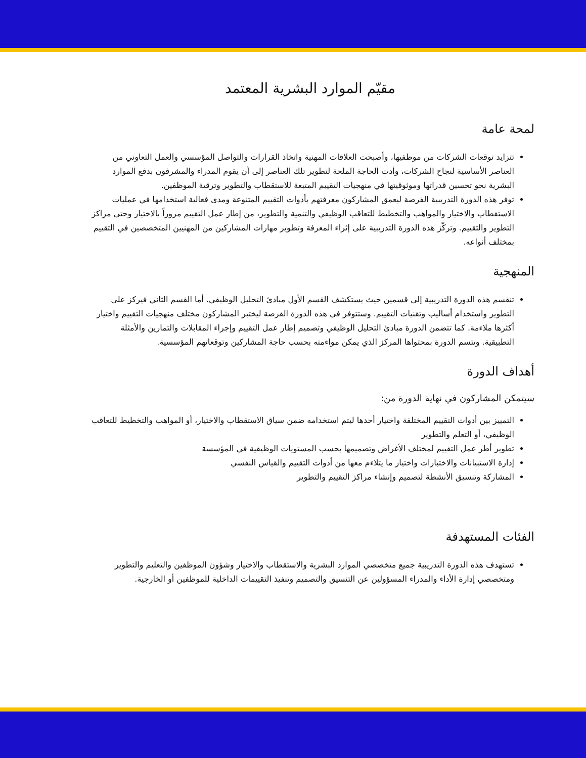مقيّم الموارد البشرية المعتمد
لمحة عامة
تتزايد توقعات الشركات من موظفيها، وأصبحت العلاقات المهنية واتخاذ القرارات والتواصل المؤسسي والعمل التعاوني من العناصر الأساسية لنجاح الشركات، وأدت الحاجة الملحة لتطوير تلك العناصر إلى أن يقوم المدراء والمشرفون بدفع الموارد البشرية نحو تحسين قدراتها وموثوقيتها في منهجيات التقييم المتبعة للاستقطاب والتطوير وترقية الموظفين.
توفر هذه الدورة التدريبية الفرصة ليعمق المشاركون معرفتهم بأدوات التقييم المتنوعة ومدى فعالية استخدامها في عمليات الاستقطاب والاختيار والمواهب والتخطيط للتعاقب الوظيفي والتنمية والتطوير، من إطار عمل التقييم مروراً بالاختيار وحتى مراكز التطوير والتقييم. وتركّز هذه الدورة التدريبية على إثراء المعرفة وتطوير مهارات المشاركين من المهنيين المتخصصين في التقييم بمختلف أنواعه.
المنهجية
تنقسم هذه الدورة التدريبية إلى قسمين حيث يستكشف القسم الأول مبادئ التحليل الوظيفي. أما القسم الثاني فيركز على التطوير واستخدام أساليب وتقنيات التقييم. وستتوفر في هذه الدورة الفرصة ليختبر المشاركون مختلف منهجيات التقييم واختيار أكثرها ملاءمة. كما تتضمن الدورة مبادئ التحليل الوظيفي وتصميم إطار عمل التقييم وإجراء المقابلات والتمارين والأمثلة التطبيقية. وتتسم الدورة بمحتواها المركز الذي يمكن مواءمته بحسب حاجة المشاركين وتوقعاتهم المؤسسية.
أهداف الدورة
سيتمكن المشاركون في نهاية الدورة من:
التمييز بين أدوات التقييم المختلفة واختيار أحدها ليتم استخدامه ضمن سياق الاستقطاب والاختيار، أو المواهب والتخطيط للتعاقب الوظيفي، أو التعلم والتطوير
تطوير أطر عمل التقييم لمختلف الأغراض وتصميمها بحسب المستويات الوظيفية في المؤسسة
إدارة الاستبيانات والاختبارات واختيار ما يتلاءم معها من أدوات التقييم والقياس النفسي
المشاركة وتنسيق الأنشطة لتصميم وإنشاء مراكز التقييم والتطوير
الفئات المستهدفة
تستهدف هذه الدورة التدريبية جميع متخصصي الموارد البشرية والاستقطاب والاختيار وشؤون الموظفين والتعليم والتطوير ومتخصصي إدارة الأداء والمدراء المسؤولين عن التنسيق والتصميم وتنفيذ التقييمات الداخلية للموظفين أو الخارجية.